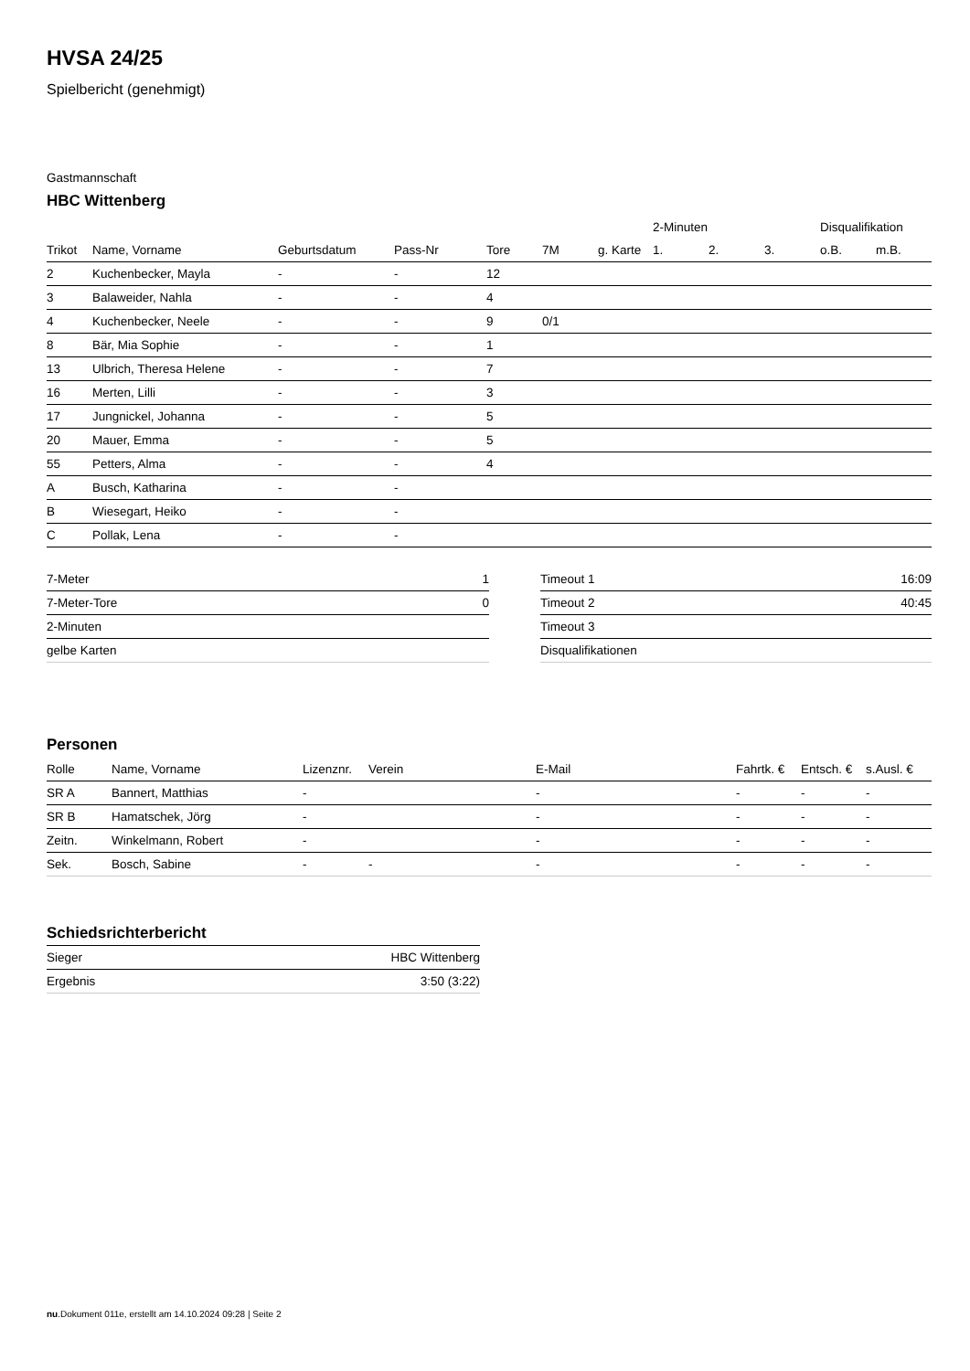HVSA 24/25
Spielbericht (genehmigt)
Gastmannschaft
HBC Wittenberg
| | | | | | | | 2-Minuten | | | Disqualifikation | |
| --- | --- | --- | --- | --- | --- | --- | --- | --- | --- | --- | --- |
| Trikot | Name, Vorname | Geburtsdatum | Pass-Nr | Tore | 7M | g. Karte | 1. | 2. | 3. | o.B. | m.B. |
| 2 | Kuchenbecker, Mayla | - | - | 12 | | | | | | | |
| 3 | Balaweider, Nahla | - | - | 4 | | | | | | | |
| 4 | Kuchenbecker, Neele | - | - | 9 | 0/1 | | | | | | |
| 8 | Bär, Mia Sophie | - | - | 1 | | | | | | | |
| 13 | Ulbrich, Theresa Helene | - | - | 7 | | | | | | | |
| 16 | Merten, Lilli | - | - | 3 | | | | | | | |
| 17 | Jungnickel, Johanna | - | - | 5 | | | | | | | |
| 20 | Mauer, Emma | - | - | 5 | | | | | | | |
| 55 | Petters, Alma | - | - | 4 | | | | | | | |
| A | Busch, Katharina | - | - | | | | | | | | |
| B | Wiesegart, Heiko | - | - | | | | | | | | |
| C | Pollak, Lena | - | - | | | | | | | | |
| 7-Meter | 1 |
| 7-Meter-Tore | 0 |
| 2-Minuten | |
| gelbe Karten | |
| Timeout 1 | 16:09 |
| Timeout 2 | 40:45 |
| Timeout 3 | |
| Disqualifikationen | |
Personen
| Rolle | Name, Vorname | Lizenznr. | Verein | E-Mail | Fahrtk. € | Entsch. € | s.Ausl. € |
| --- | --- | --- | --- | --- | --- | --- | --- |
| SR A | Bannert, Matthias | - | | - | - | - | - |
| SR B | Hamatschek, Jörg | - | | - | - | - | - |
| Zeitn. | Winkelmann, Robert | - | | - | - | - | - |
| Sek. | Bosch, Sabine | - | - | - | - | - | - |
Schiedsrichterbericht
| Sieger | HBC Wittenberg |
| Ergebnis | 3:50 (3:22) |
nu.Dokument 011e, erstellt am 14.10.2024 09:28 | Seite 2